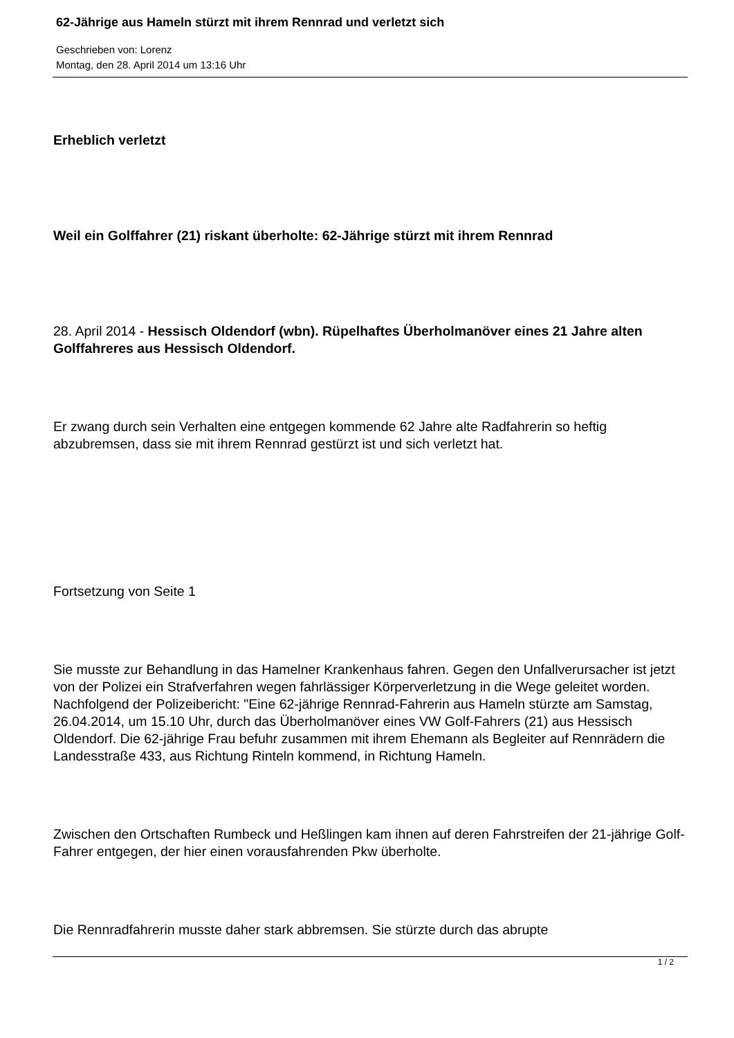62-Jährige aus Hameln stürzt mit ihrem Rennrad und verletzt sich
Geschrieben von: Lorenz
Montag, den 28. April 2014 um 13:16 Uhr
Erheblich verletzt
Weil ein Golffahrer (21) riskant überholte: 62-Jährige stürzt mit ihrem Rennrad
28. April 2014 - Hessisch Oldendorf (wbn). Rüpelhaftes Überholmanöver eines 21 Jahre alten Golffahreres aus Hessisch Oldendorf.
Er zwang durch sein Verhalten eine entgegen kommende 62 Jahre alte Radfahrerin so heftig abzubremsen, dass sie mit ihrem Rennrad gestürzt ist und sich verletzt hat.
Fortsetzung von Seite 1
Sie musste zur Behandlung in das Hamelner Krankenhaus fahren. Gegen den Unfallverursacher ist jetzt von der Polizei ein Strafverfahren wegen fahrlässiger Körperverletzung in die Wege geleitet worden. Nachfolgend der Polizeibericht: "Eine 62-jährige Rennrad-Fahrerin aus Hameln stürzte am Samstag, 26.04.2014, um 15.10 Uhr, durch das Überholmanöver eines VW Golf-Fahrers (21) aus Hessisch Oldendorf. Die 62-jährige Frau befuhr zusammen mit ihrem Ehemann als Begleiter auf Rennrädern die Landesstraße 433, aus Richtung Rinteln kommend, in Richtung Hameln.
Zwischen den Ortschaften Rumbeck und Heßlingen kam ihnen auf deren Fahrstreifen der 21-jährige Golf-Fahrer entgegen, der hier einen vorausfahrenden Pkw überholte.
Die Rennradfahrerin musste daher stark abbremsen. Sie stürzte durch das abrupte
1 / 2